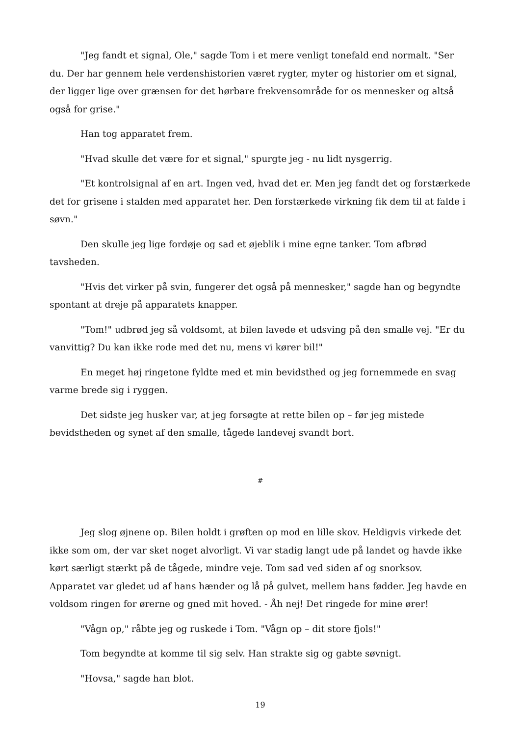"Jeg fandt et signal, Ole," sagde Tom i et mere venligt tonefald end normalt. "Ser du. Der har gennem hele verdenshistorien været rygter, myter og historier om et signal, der ligger lige over grænsen for det hørbare frekvensområde for os mennesker og altså også for grise."
Han tog apparatet frem.
"Hvad skulle det være for et signal," spurgte jeg - nu lidt nysgerrig.
"Et kontrolsignal af en art. Ingen ved, hvad det er. Men jeg fandt det og forstærkede det for grisene i stalden med apparatet her. Den forstærkede virkning fik dem til at falde i søvn."
Den skulle jeg lige fordøje og sad et øjeblik i mine egne tanker. Tom afbrød tavsheden.
"Hvis det virker på svin, fungerer det også på mennesker," sagde han og begyndte spontant at dreje på apparatets knapper.
"Tom!" udbrød jeg så voldsomt, at bilen lavede et udsving på den smalle vej. "Er du vanvittig? Du kan ikke rode med det nu, mens vi kører bil!"
En meget høj ringetone fyldte med et min bevidsthed og jeg fornemmede en svag varme brede sig i ryggen.
Det sidste jeg husker var, at jeg forsøgte at rette bilen op – før jeg mistede bevidstheden og synet af den smalle, tågede landevej svandt bort.
#
Jeg slog øjnene op. Bilen holdt i grøften op mod en lille skov. Heldigvis virkede det ikke som om, der var sket noget alvorligt. Vi var stadig langt ude på landet og havde ikke kørt særligt stærkt på de tågede, mindre veje. Tom sad ved siden af og snorksov. Apparatet var gledet ud af hans hænder og lå på gulvet, mellem hans fødder. Jeg havde en voldsom ringen for ørerne og gned mit hoved. - Åh nej! Det ringede for mine ører!
"Vågn op," råbte jeg og ruskede i Tom. "Vågn op – dit store fjols!"
Tom begyndte at komme til sig selv. Han strakte sig og gabte søvnigt.
"Hovsa," sagde han blot.
19